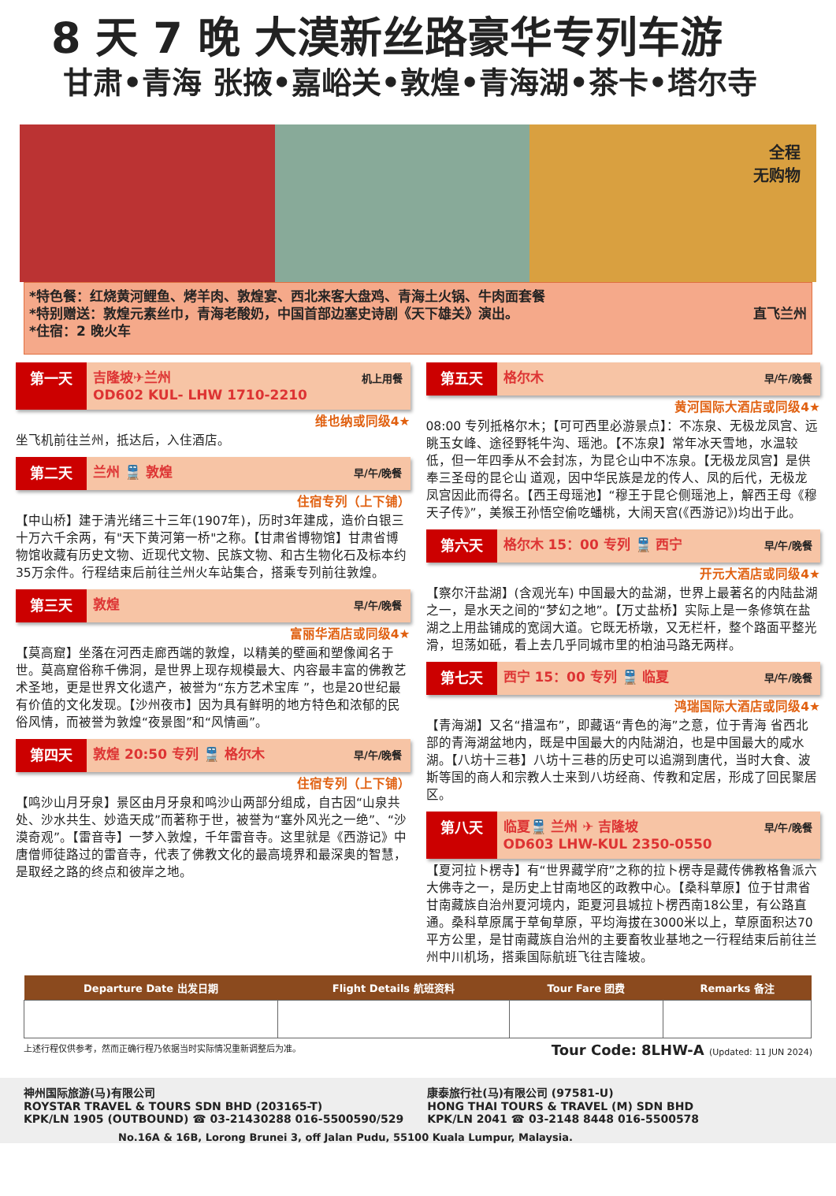8 天 7 晚 大漠新丝路豪华专列车游
甘肃•青海 张掖•嘉峪关•敦煌•青海湖•茶卡•塔尔寺
全程
无购物
*特色餐：红烧黄河鲤鱼、烤羊肉、敦煌宴、西北来客大盘鸡、青海土火锅、牛肉面套餐
*特别赠送：敦煌元素丝巾，青海老酸奶，中国首部边塞史诗剧《天下雄关》演出。 直飞兰州
*住宿：2 晚火车
第一天 吉隆坡✈兰州
OD602 KUL- LHW 1710-2210 机上用餐
维也纳或同级4★
坐飞机前往兰州，抵达后，入住酒店。
第二天 兰州 🚆 敦煌 早/午/晚餐
住宿专列（上下铺）
【中山桥】建于清光绪三十三年(1907年)，历时3年建成，造价白银三十万六千余两，有"天下黄河第一桥"之称。【甘肃省博物馆】甘肃省博物馆收藏有历史文物、近现代文物、民族文物、和古生物化石及标本约35万余件。行程结束后前往兰州火车站集合，搭乘专列前往敦煌。
第三天 敦煌 早/午/晚餐
富丽华酒店或同级4★
【莫高窟】坐落在河西走廊西端的敦煌，以精美的壁画和塑像闻名于世。莫高窟俗称千佛洞，是世界上现存规模最大、内容最丰富的佛教艺 术圣地，更是世界文化遗产，被誉为“东方艺术宝库 ”，也是20世纪最有价值的文化发现。【沙州夜市】因为具有鲜明的地方特色和浓郁的民俗风情，而被誉为敦煌“夜景图”和“风情画”。
第四天 敦煌 20:50 专列 🚆 格尔木 早/午/晚餐
住宿专列（上下铺）
【鸣沙山月牙泉】景区由月牙泉和鸣沙山两部分组成，自古因“山泉共处、沙水共生、妙造天成”而著称于世，被誉为“塞外风光之一绝”、“沙漠奇观”。【雷音寺】一梦入敦煌，千年雷音寺。这里就是《西游记》中唐僧师徒路过的雷音寺，代表了佛教文化的最高境界和最深奥的智慧，是取经之路的终点和彼岸之地。
第五天 格尔木 早/午/晚餐
黄河国际大酒店或同级4★
08:00 专列抵格尔木；【可可西里必游景点】：不冻泉、无极龙凤宫、远眺玉女峰、途径野牦牛沟、瑶池。【不冻泉】常年冰天雪地，水温较低，但一年四季从不会封冻，为昆仑山中不冻泉。【无极龙凤宫】是供奉三圣母的昆仑山 道观，因中华民族是龙的传人、凤的后代，无极龙凤宫因此而得名。【西王母瑶池】“穆王于昆仑侧瑶池上，解西王母《穆天子传》”，美猴王孙悟空偷吃蟠桃，大闹天宫(《西游记》)均出于此。
第六天 格尔木 15：00 专列 🚆 西宁 早/午/晚餐
开元大酒店或同级4★
【察尔汗盐湖】(含观光车) 中国最大的盐湖，世界上最著名的内陆盐湖之一，是水天之间的“梦幻之地”。【万丈盐桥】实际上是一条修筑在盐湖之上用盐铺成的宽阔大道。它既无桥墩，又无栏杆，整个路面平整光滑，坦荡如砥，看上去几乎同城市里的柏油马路无两样。
第七天 西宁 15：00 专列 🚆 临夏 早/午/晚餐
鸿瑞国际大酒店或同级4★
【青海湖】又名“措温布”，即藏语“青色的海”之意，位于青海 省西北部的青海湖盆地内，既是中国最大的内陆湖泊，也是中国最大的咸水湖。【八坊十三巷】八坊十三巷的历史可以追溯到唐代，当时大食、波斯等国的商人和宗教人士来到八坊经商、传教和定居，形成了回民聚居区。
第八天 临夏🚆 兰州 ✈ 吉隆坡
OD603 LHW-KUL 2350-0550 早/午/晚餐
【夏河拉卜楞寺】有“世界藏学府”之称的拉卜楞寺是藏传佛教格鲁派六大佛寺之一，是历史上甘南地区的政教中心。【桑科草原】位于甘肃省甘南藏族自治州夏河境内，距夏河县城拉卜楞西南18公里，有公路直通。桑科草原属于草甸草原，平均海拔在3000米以上，草原面积达70平方公里，是甘南藏族自治州的主要畜牧业基地之一行程结束后前往兰州中川机场，搭乘国际航班飞往吉隆坡。
| Departure Date 出发日期 | Flight Details 航班资料 | Tour Fare 团费 | Remarks 备注 |
| --- | --- | --- | --- |
上述行程仅供参考，然而正确行程乃依据当时实际情况重新调整后为准。 Tour Code: 8LHW-A (Updated: 11 JUN 2024)
神州国际旅游(马)有限公司
ROYSTAR TRAVEL & TOURS SDN BHD (203165-T)
KPK/LN 1905 (OUTBOUND) ☎ 03-21430288 016-5500590/529
康泰旅行社(马)有限公司 (97581-U)
HONG THAI TOURS & TRAVEL (M) SDN BHD
KPK/LN 2041 ☎ 03-2148 8448 016-5500578
No.16A & 16B, Lorong Brunei 3, off Jalan Pudu, 55100 Kuala Lumpur, Malaysia.